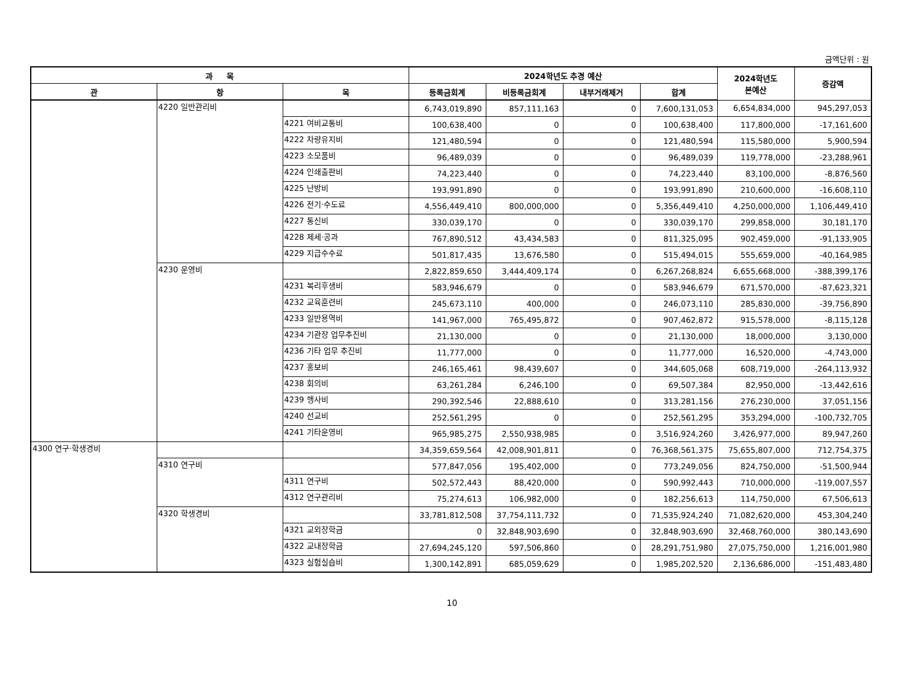금액단위 : 원
| 과 목 | | | 2024학년도 추경 예산 | | | | 2024학년도 본예산 | 증감액 |
| --- | --- | --- | --- | --- | --- | --- | --- | --- |
| 관 | 항 | 목 | 등록금회계 | 비등록금회계 | 내부거래제거 | 합계 | | |
| | 4220 일반관리비 | | 6,743,019,890 | 857,111,163 | 0 | 7,600,131,053 | 6,654,834,000 | 945,297,053 |
| | | 4221 여비교통비 | 100,638,400 | 0 | 0 | 100,638,400 | 117,800,000 | -17,161,600 |
| | | 4222 차량유지비 | 121,480,594 | 0 | 0 | 121,480,594 | 115,580,000 | 5,900,594 |
| | | 4223 소모품비 | 96,489,039 | 0 | 0 | 96,489,039 | 119,778,000 | -23,288,961 |
| | | 4224 인쇄출판비 | 74,223,440 | 0 | 0 | 74,223,440 | 83,100,000 | -8,876,560 |
| | | 4225 난방비 | 193,991,890 | 0 | 0 | 193,991,890 | 210,600,000 | -16,608,110 |
| | | 4226 전기·수도료 | 4,556,449,410 | 800,000,000 | 0 | 5,356,449,410 | 4,250,000,000 | 1,106,449,410 |
| | | 4227 통신비 | 330,039,170 | 0 | 0 | 330,039,170 | 299,858,000 | 30,181,170 |
| | | 4228 제세·공과 | 767,890,512 | 43,434,583 | 0 | 811,325,095 | 902,459,000 | -91,133,905 |
| | | 4229 지급수수료 | 501,817,435 | 13,676,580 | 0 | 515,494,015 | 555,659,000 | -40,164,985 |
| | 4230 운영비 | | 2,822,859,650 | 3,444,409,174 | 0 | 6,267,268,824 | 6,655,668,000 | -388,399,176 |
| | | 4231 복리후생비 | 583,946,679 | 0 | 0 | 583,946,679 | 671,570,000 | -87,623,321 |
| | | 4232 교육훈련비 | 245,673,110 | 400,000 | 0 | 246,073,110 | 285,830,000 | -39,756,890 |
| | | 4233 일반용역비 | 141,967,000 | 765,495,872 | 0 | 907,462,872 | 915,578,000 | -8,115,128 |
| | | 4234 기관장 업무추진비 | 21,130,000 | 0 | 0 | 21,130,000 | 18,000,000 | 3,130,000 |
| | | 4236 기타 업무 추진비 | 11,777,000 | 0 | 0 | 11,777,000 | 16,520,000 | -4,743,000 |
| | | 4237 홍보비 | 246,165,461 | 98,439,607 | 0 | 344,605,068 | 608,719,000 | -264,113,932 |
| | | 4238 회의비 | 63,261,284 | 6,246,100 | 0 | 69,507,384 | 82,950,000 | -13,442,616 |
| | | 4239 행사비 | 290,392,546 | 22,888,610 | 0 | 313,281,156 | 276,230,000 | 37,051,156 |
| | | 4240 선교비 | 252,561,295 | 0 | 0 | 252,561,295 | 353,294,000 | -100,732,705 |
| | | 4241 기타운영비 | 965,985,275 | 2,550,938,985 | 0 | 3,516,924,260 | 3,426,977,000 | 89,947,260 |
| 4300 연구·학생경비 | | | 34,359,659,564 | 42,008,901,811 | 0 | 76,368,561,375 | 75,655,807,000 | 712,754,375 |
| | 4310 연구비 | | 577,847,056 | 195,402,000 | 0 | 773,249,056 | 824,750,000 | -51,500,944 |
| | | 4311 연구비 | 502,572,443 | 88,420,000 | 0 | 590,992,443 | 710,000,000 | -119,007,557 |
| | | 4312 연구관리비 | 75,274,613 | 106,982,000 | 0 | 182,256,613 | 114,750,000 | 67,506,613 |
| | 4320 학생경비 | | 33,781,812,508 | 37,754,111,732 | 0 | 71,535,924,240 | 71,082,620,000 | 453,304,240 |
| | | 4321 교외장학금 | 0 | 32,848,903,690 | 0 | 32,848,903,690 | 32,468,760,000 | 380,143,690 |
| | | 4322 교내장학금 | 27,694,245,120 | 597,506,860 | 0 | 28,291,751,980 | 27,075,750,000 | 1,216,001,980 |
| | | 4323 실험실습비 | 1,300,142,891 | 685,059,629 | 0 | 1,985,202,520 | 2,136,686,000 | -151,483,480 |
10